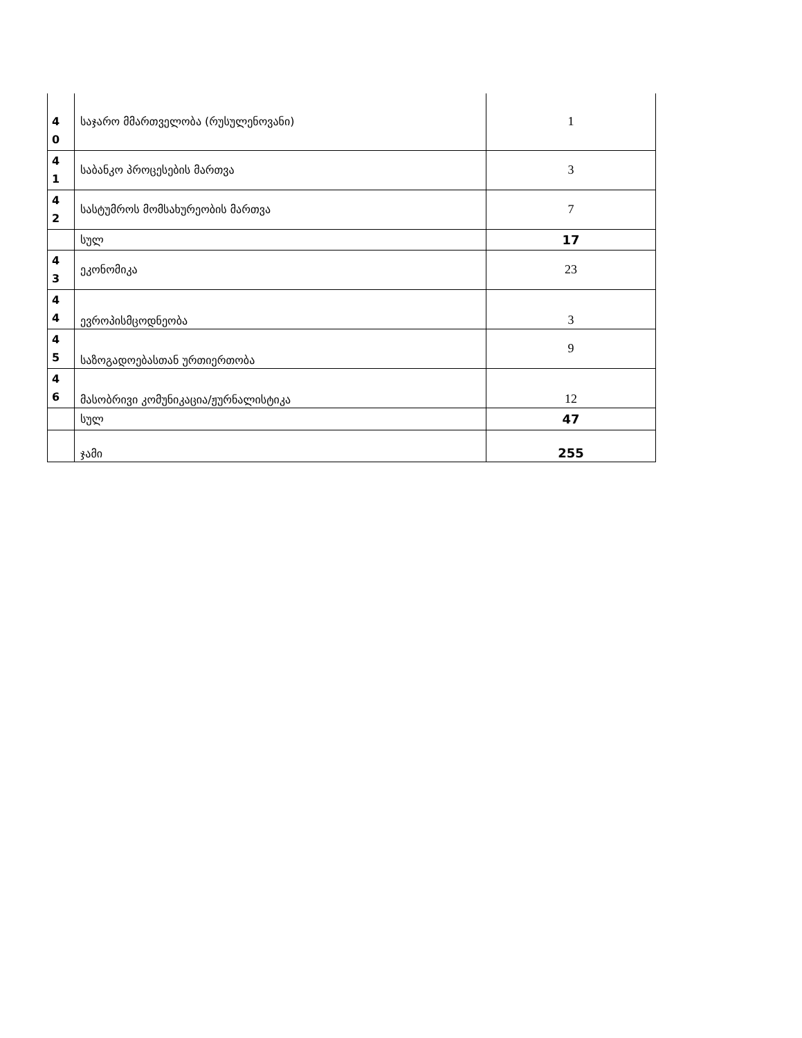| 4 0 | საჯარო მმართველობა (რუსულენოვანი) | 1 |
| 4 1 | საბანკო პროცესების მართვა | 3 |
| 4 2 | სასტუმროს მომსახურეობის მართვა | 7 |
| | სულ | 17 |
| 4 3 | ეკონომიკა | 23 |
| 4 4 | ევროპისმცოდნეობა | 3 |
| 4 5 | საზოგადოებასთან ურთიერთობა | 9 |
| 4 6 | მასობრივი კომუნიკაცია/ჟურნალისტიკა | 12 |
| | სულ | 47 |
| | ჯამი | 255 |